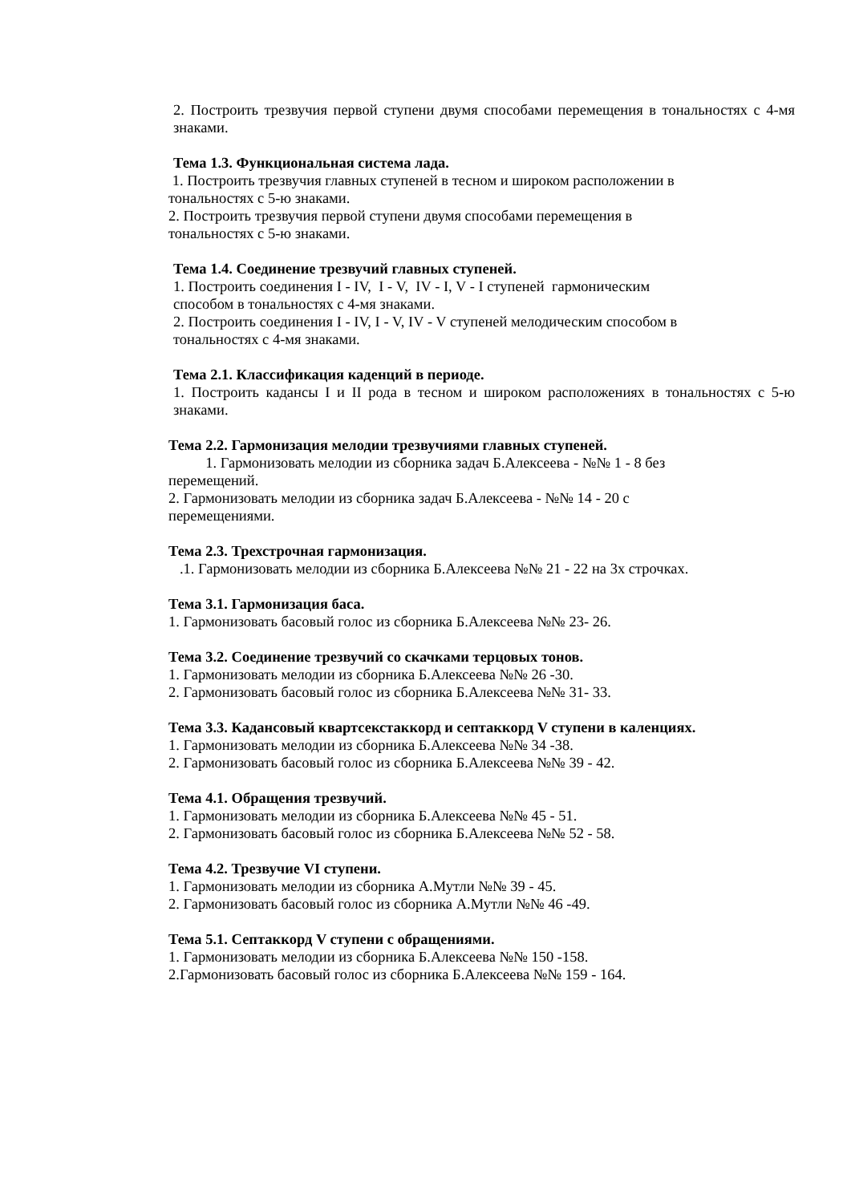2. Построить трезвучия первой ступени двумя способами перемещения в тональностях с 4-мя знаками.
Тема 1.3. Функциональная система лада.
1. Построить трезвучия главных ступеней в тесном и широком расположении в
тональностях с 5-ю знаками.
2. Построить трезвучия первой ступени двумя способами перемещения в
тональностях с 5-ю знаками.
Тема 1.4. Соединение трезвучий главных ступеней.
1. Построить соединения I - IV, I - V, IV - I, V - I ступеней гармоническим
способом в тональностях с 4-мя знаками.
2. Построить соединения I - IV, I - V, IV - V ступеней мелодическим способом в
тональностях с 4-мя знаками.
Тема 2.1. Классификация каденций в периоде.
1. Построить кадансы I и II рода в тесном и широком расположениях в тональностях с 5-ю знаками.
Тема 2.2. Гармонизация мелодии трезвучиями главных ступеней.
1. Гармонизовать мелодии из сборника задач Б.Алексеева - №№ 1 - 8 без
перемещений.
2. Гармонизовать мелодии из сборника задач Б.Алексеева - №№ 14 - 20 с
перемещениями.
Тема 2.3. Трехстрочная гармонизация.
.1. Гармонизовать мелодии из сборника Б.Алексеева №№ 21 - 22 на 3х строчках.
Тема 3.1. Гармонизация баса.
1. Гармонизовать басовый голос из сборника Б.Алексеева №№ 23- 26.
Тема 3.2. Соединение трезвучий со скачками терцовых тонов.
1. Гармонизовать мелодии из сборника Б.Алексеева №№ 26 -30.
2. Гармонизовать басовый голос из сборника Б.Алексеева №№ 31- 33.
Тема 3.3. Кадансовый квартсекстаккорд и септаккорд V ступени в каленциях.
1. Гармонизовать мелодии из сборника Б.Алексеева №№ 34 -38.
2. Гармонизовать басовый голос из сборника Б.Алексеева №№ 39 - 42.
Тема 4.1. Обращения трезвучий.
1. Гармонизовать мелодии из сборника Б.Алексеева №№ 45 - 51.
2. Гармонизовать басовый голос из сборника Б.Алексеева №№ 52 - 58.
Тема 4.2. Трезвучие VI ступени.
1. Гармонизовать мелодии из сборника А.Мутли №№ 39 - 45.
2. Гармонизовать басовый голос из сборника А.Мутли №№ 46 -49.
Тема 5.1. Септаккорд V ступени с обращениями.
1. Гармонизовать мелодии из сборника Б.Алексеева №№ 150 -158.
2.Гармонизовать басовый голос из сборника Б.Алексеева №№ 159 - 164.